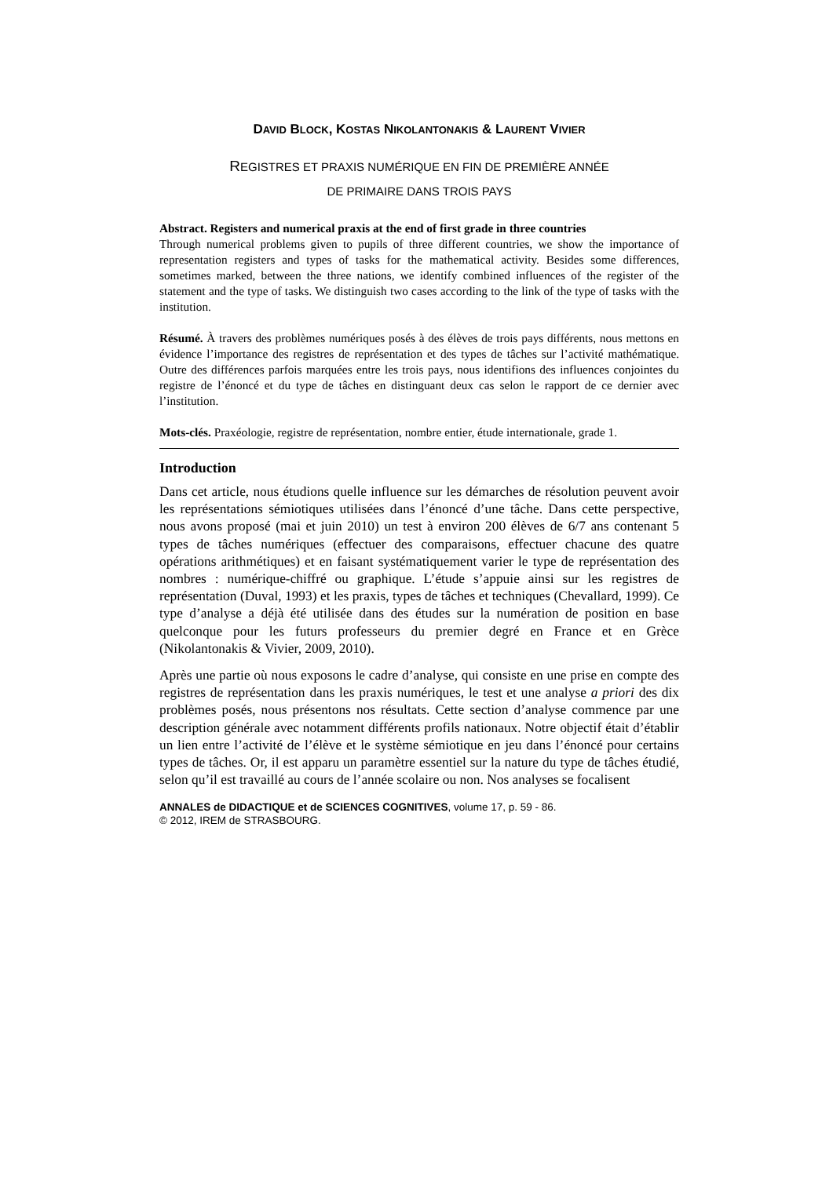DAVID BLOCK, KOSTAS NIKOLANTONAKIS & LAURENT VIVIER
REGISTRES ET PRAXIS NUMÉRIQUE EN FIN DE PREMIÈRE ANNÉE
DE PRIMAIRE DANS TROIS PAYS
Abstract. Registers and numerical praxis at the end of first grade in three countries
Through numerical problems given to pupils of three different countries, we show the importance of representation registers and types of tasks for the mathematical activity. Besides some differences, sometimes marked, between the three nations, we identify combined influences of the register of the statement and the type of tasks. We distinguish two cases according to the link of the type of tasks with the institution.
Résumé. À travers des problèmes numériques posés à des élèves de trois pays différents, nous mettons en évidence l’importance des registres de représentation et des types de tâches sur l’activité mathématique. Outre des différences parfois marquées entre les trois pays, nous identifions des influences conjointes du registre de l’énoncé et du type de tâches en distinguant deux cas selon le rapport de ce dernier avec l’institution.
Mots-clés. Praxéologie, registre de représentation, nombre entier, étude internationale, grade 1.
Introduction
Dans cet article, nous étudions quelle influence sur les démarches de résolution peuvent avoir les représentations sémiotiques utilisées dans l’énoncé d’une tâche. Dans cette perspective, nous avons proposé (mai et juin 2010) un test à environ 200 élèves de 6/7 ans contenant 5 types de tâches numériques (effectuer des comparaisons, effectuer chacune des quatre opérations arithmétiques) et en faisant systématiquement varier le type de représentation des nombres : numérique-chiffré ou graphique. L’étude s’appuie ainsi sur les registres de représentation (Duval, 1993) et les praxis, types de tâches et techniques (Chevallard, 1999). Ce type d’analyse a déjà été utilisée dans des études sur la numération de position en base quelconque pour les futurs professeurs du premier degré en France et en Grèce (Nikolantonakis & Vivier, 2009, 2010).
Après une partie où nous exposons le cadre d’analyse, qui consiste en une prise en compte des registres de représentation dans les praxis numériques, le test et une analyse a priori des dix problèmes posés, nous présentons nos résultats. Cette section d’analyse commence par une description générale avec notamment différents profils nationaux. Notre objectif était d’établir un lien entre l’activité de l’élève et le système sémiotique en jeu dans l’énoncé pour certains types de tâches. Or, il est apparu un paramètre essentiel sur la nature du type de tâches étudié, selon qu’il est travaillé au cours de l’année scolaire ou non. Nos analyses se focalisent
ANNALES de DIDACTIQUE et de SCIENCES COGNITIVES, volume 17, p. 59 - 86.
© 2012, IREM de STRASBOURG.